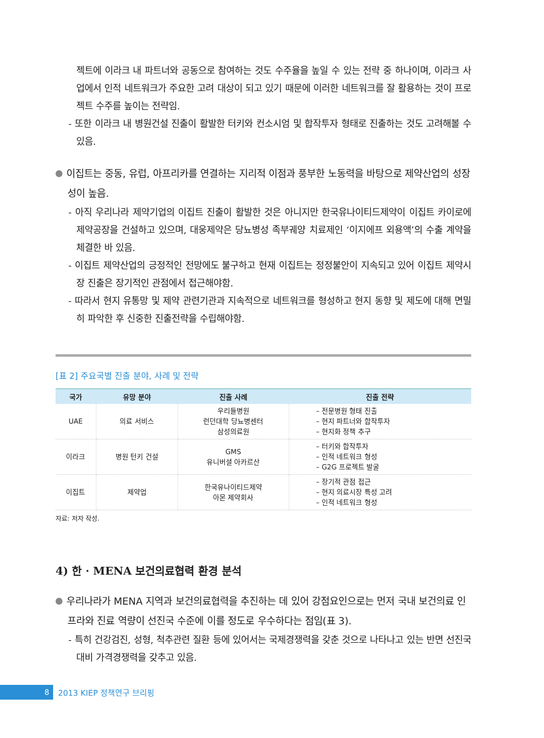젝트에 이라크 내 파트너와 공동으로 참여하는 것도 수주율을 높일 수 있는 전략 중 하나이며, 이라크 사업에서 인적 네트워크가 주요한 고려 대상이 되고 있기 때문에 이러한 네트워크를 잘 활용하는 것이 프로젝트 수주를 높이는 전략임.
- 또한 이라크 내 병원건설 진출이 활발한 터키와 컨소시엄 및 합작투자 형태로 진출하는 것도 고려해볼 수 있음.
이집트는 중동, 유럽, 아프리카를 연결하는 지리적 이점과 풍부한 노동력을 바탕으로 제약산업의 성장성이 높음.
- 아직 우리나라 제약기업의 이집트 진출이 활발한 것은 아니지만 한국유나이티드제약이 이집트 카이로에 제약공장을 건설하고 있으며, 대웅제약은 당뇨병성 족부궤양 치료제인 ‘이지에프 외용액’의 수출 계약을 체결한 바 있음.
- 이집트 제약산업의 긍정적인 전망에도 불구하고 현재 이집트는 정정불안이 지속되고 있어 이집트 제약시장 진출은 장기적인 관점에서 접근해야함.
- 따라서 현지 유통망 및 제약 관련기관과 지속적으로 네트워크를 형성하고 현지 동향 및 제도에 대해 면밀히 파악한 후 신중한 진출전략을 수립해야함.
[표 2] 주요국별 진출 분야, 사례 및 전략
| 국가 | 유망 분야 | 진출 사례 | 진출 전략 |
| --- | --- | --- | --- |
| UAE | 의료 서비스 | 우리들병원 런던대학 당뇨병센터 삼성의료원 | – 전문병원 형태 진출 – 현지 파트너와 합작투자 – 현지화 정책 추구 |
| 이라크 | 병원 턴키 건설 | GMS 유니버셜 아카르산 | – 터키와 합작투자 – 인적 네트워크 형성 – G2G 프로젝트 발굴 |
| 이집트 | 제약업 | 한국유나이티드제약 아몬 제약회사 | – 장기적 관점 접근 – 현지 의료시장 특성 고려 – 인적 네트워크 형성 |
자료: 저자 작성.
4) 한 · MENA 보건의료협력 환경 분석
우리나라가 MENA 지역과 보건의료협력을 추진하는 데 있어 강점요인으로는 먼저 국내 보건의료 인프라와 진료 역량이 선진국 수준에 이를 정도로 우수하다는 점임(표 3).
- 특히 건강검진, 성형, 척추관련 질환 등에 있어서는 국제경쟁력을 갖춘 것으로 나타나고 있는 반면 선진국 대비 가격경쟁력을 갖추고 있음.
8 2013 KIEP 정책연구 브리핑